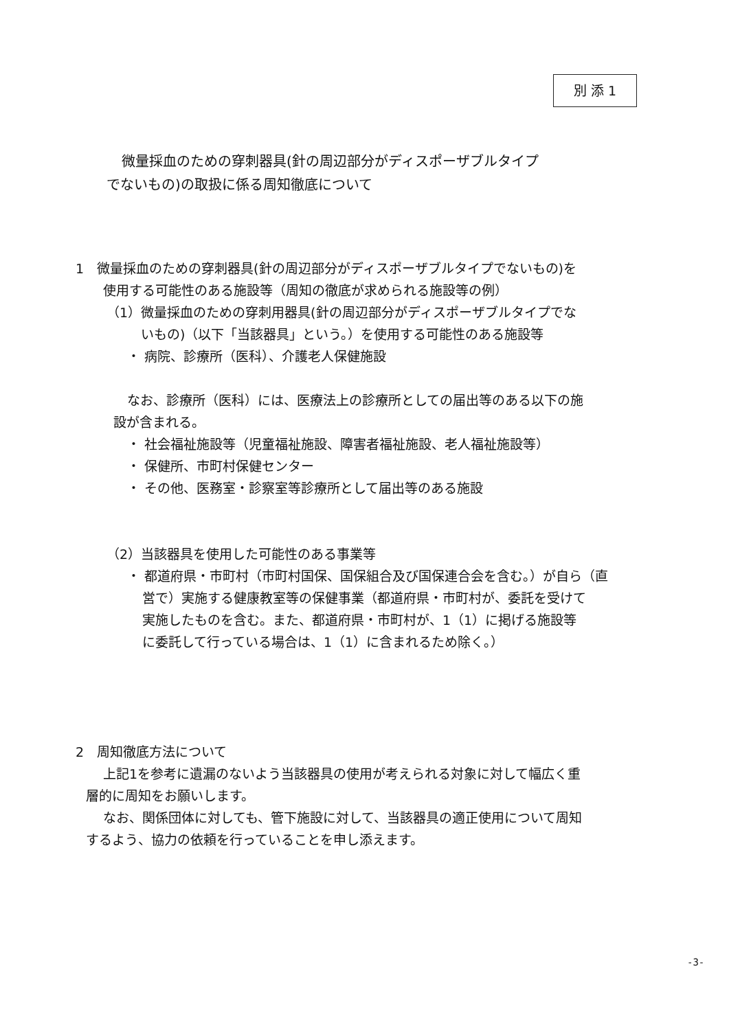別 添 1
微量採血のための穿刺器具(針の周辺部分がディスポーザブルタイプ
でないもの)の取扱に係る周知徹底について
1　微量採血のための穿刺器具(針の周辺部分がディスポーザブルタイプでないもの)を
使用する可能性のある施設等（周知の徹底が求められる施設等の例）
（1）微量採血のための穿刺用器具(針の周辺部分がディスポーザブルタイプでな
いもの)（以下「当該器具」という。）を使用する可能性のある施設等
・ 病院、診療所（医科）、介護老人保健施設
なお、診療所（医科）には、医療法上の診療所としての届出等のある以下の施
設が含まれる。
・ 社会福祉施設等（児童福祉施設、障害者福祉施設、老人福祉施設等）
・ 保健所、市町村保健センター
・ その他、医務室・診察室等診療所として届出等のある施設
（2）当該器具を使用した可能性のある事業等
・ 都道府県・市町村（市町村国保、国保組合及び国保連合会を含む。）が自ら（直
営で）実施する健康教室等の保健事業（都道府県・市町村が、委託を受けて
実施したものを含む。また、都道府県・市町村が、1（1）に掲げる施設等
に委託して行っている場合は、1（1）に含まれるため除く。）
2　周知徹底方法について
上記1を参考に遺漏のないよう当該器具の使用が考えられる対象に対して幅広く重
層的に周知をお願いします。
なお、関係団体に対しても、管下施設に対して、当該器具の適正使用について周知
するよう、協力の依頼を行っていることを申し添えます。
-3-